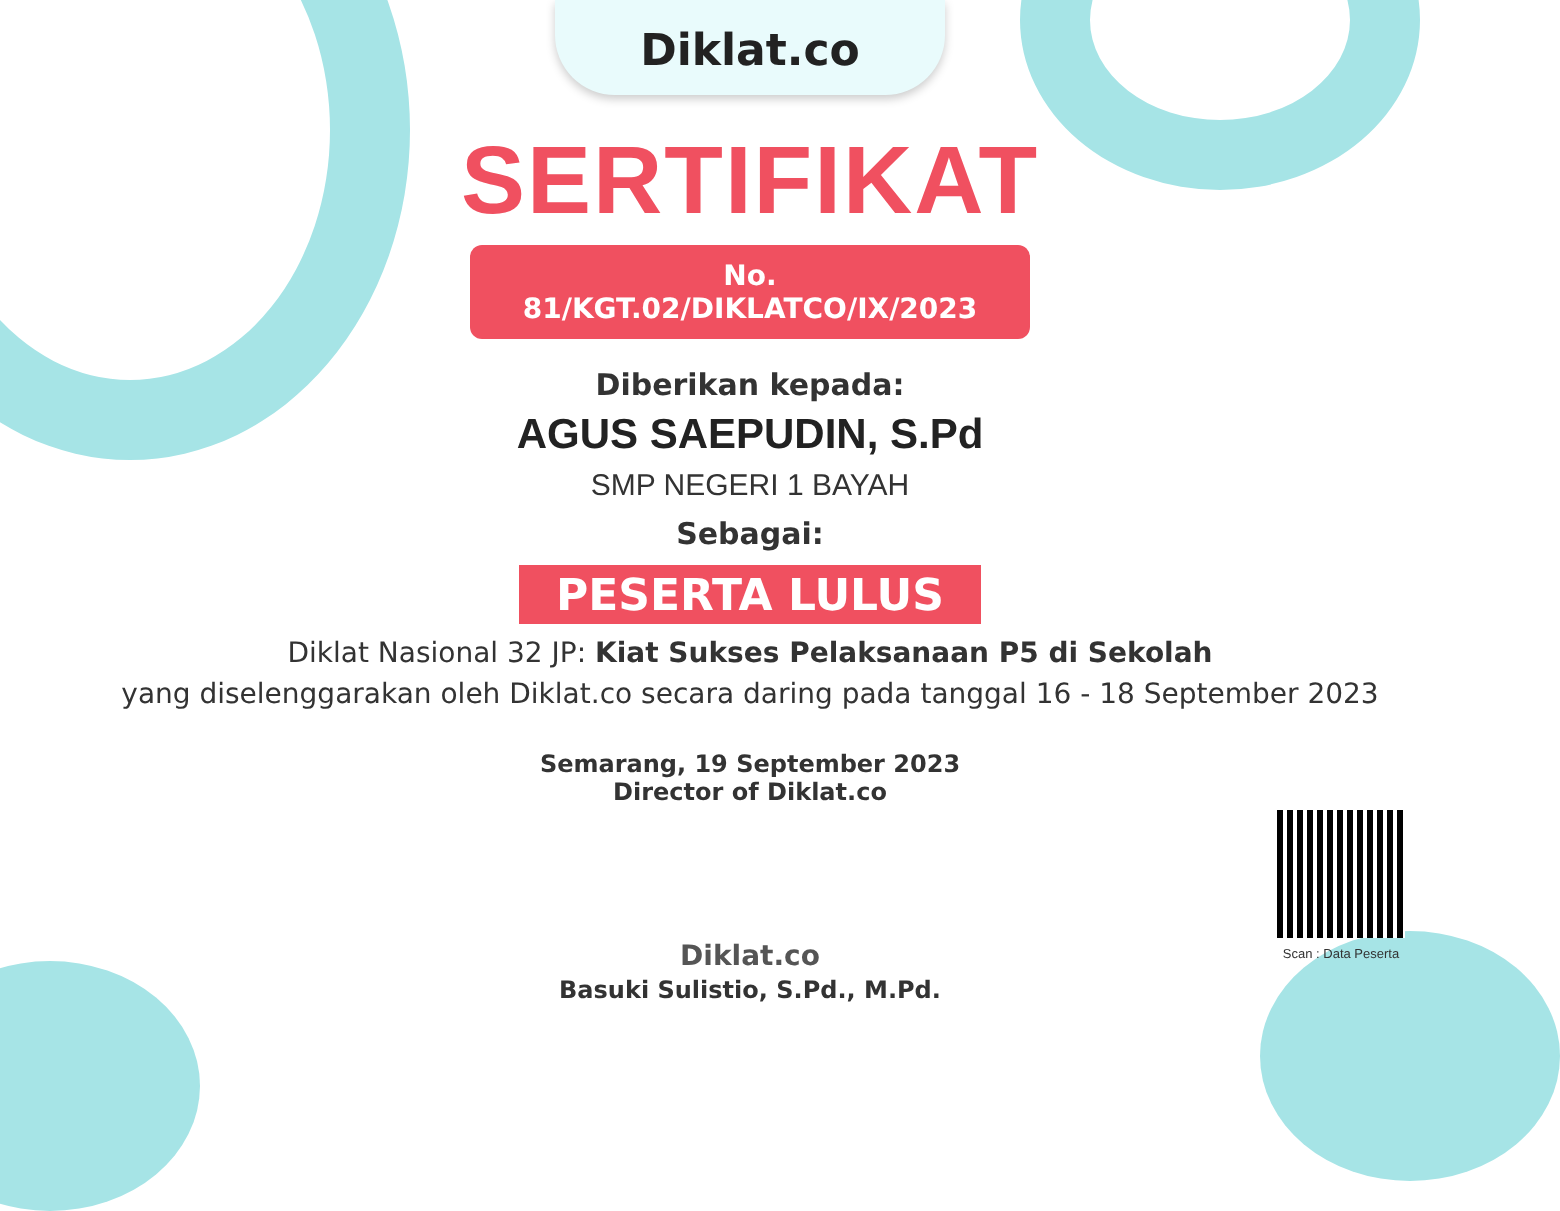Diklat.co
SERTIFIKAT
No. 81/KGT.02/DIKLATCO/IX/2023
Diberikan kepada:
AGUS SAEPUDIN, S.Pd
SMP NEGERI 1 BAYAH
Sebagai:
PESERTA LULUS
Diklat Nasional 32 JP: Kiat Sukses Pelaksanaan P5 di Sekolah
yang diselenggarakan oleh Diklat.co secara daring pada tanggal 16 - 18 September 2023
Semarang, 19 September 2023
Director of Diklat.co
Diklat.co
Basuki Sulistio, S.Pd., M.Pd.
Scan : Data Peserta